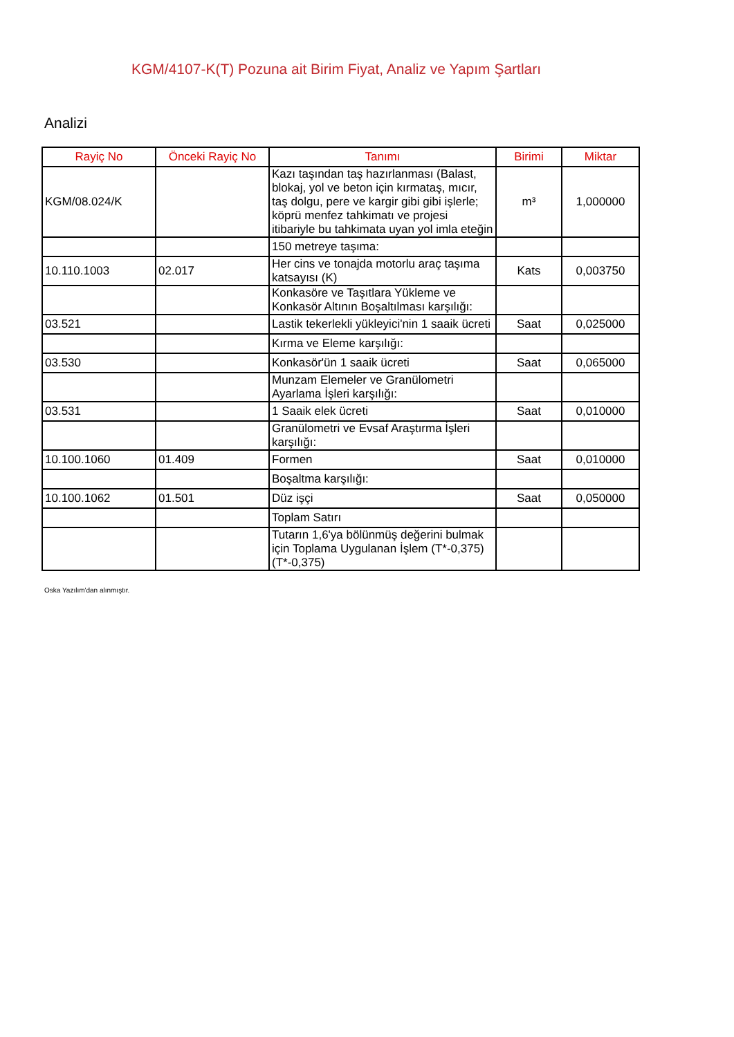KGM/4107-K(T) Pozuna ait Birim Fiyat, Analiz ve Yapım Şartları
Analizi
| Rayiç No | Önceki Rayiç No | Tanımı | Birimi | Miktar |
| --- | --- | --- | --- | --- |
| KGM/08.024/K | | Kazı taşından taş hazırlanması (Balast, blokaj, yol ve beton için kırmataş, mıcır, taş dolgu, pere ve kargir gibi gibi işlerle; köprü menfez tahkimatı ve projesi itibariyle bu tahkimata uyan yol imla eteğin | m³ | 1,000000 |
| | | 150 metreye taşıma: | | |
| 10.110.1003 | 02.017 | Her cins ve tonajda motorlu araç taşıma katsayısı (K) | Kats | 0,003750 |
| | | Konkasöre ve Taşıtlara Yükleme ve Konkasör Altının Boşaltılması karşılığı: | | |
| 03.521 | | Lastik tekerlekli yükleyici'nin 1 saaik ücreti | Saat | 0,025000 |
| | | Kırma ve Eleme karşılığı: | | |
| 03.530 | | Konkasör'ün 1 saaik ücreti | Saat | 0,065000 |
| | | Munzam Elemeler ve Granülometri Ayarlama İşleri karşılığı: | | |
| 03.531 | | 1 Saaik elek ücreti | Saat | 0,010000 |
| | | Granülometri ve Evsaf Araştırma İşleri karşılığı: | | |
| 10.100.1060 | 01.409 | Formen | Saat | 0,010000 |
| | | Boşaltma karşılığı: | | |
| 10.100.1062 | 01.501 | Düz işçi | Saat | 0,050000 |
| | | Toplam Satırı | | |
| | | Tutarın 1,6'ya bölünmüş değerini bulmak için Toplama Uygulanan İşlem (T*-0,375) (T*-0,375) | | |
Oska Yazılım'dan alınmıştır.